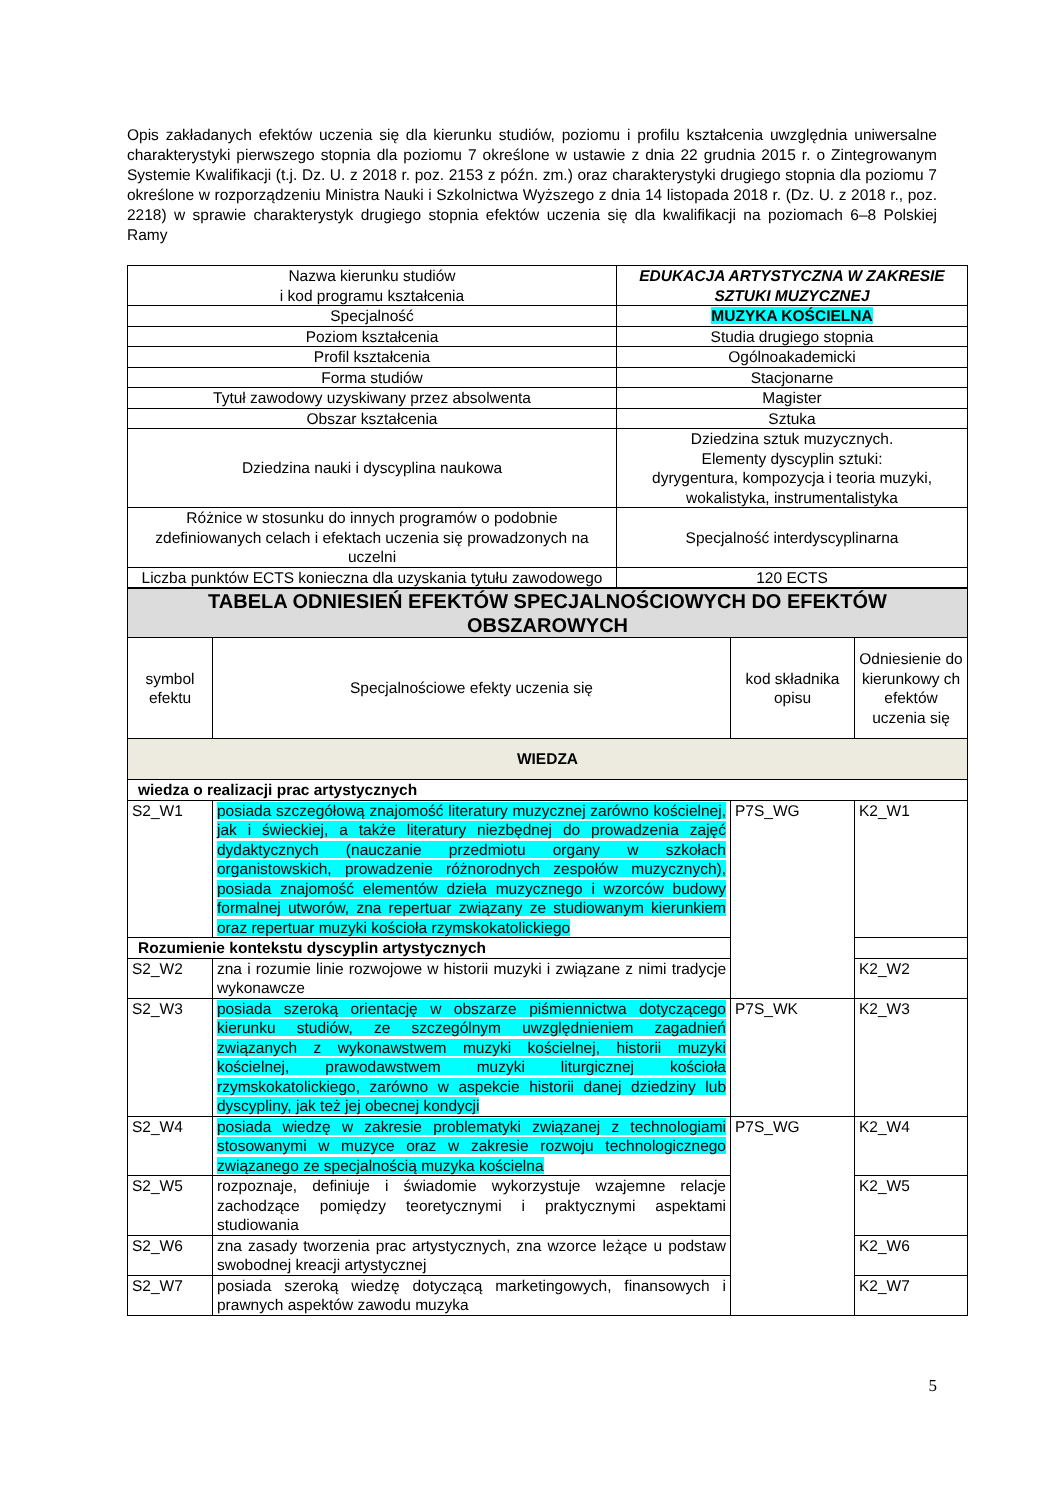Opis zakładanych efektów uczenia się dla kierunku studiów, poziomu i profilu kształcenia uwzględnia uniwersalne charakterystyki pierwszego stopnia dla poziomu 7 określone w ustawie z dnia 22 grudnia 2015 r. o Zintegrowanym Systemie Kwalifikacji (t.j. Dz. U. z 2018 r. poz. 2153 z późn. zm.) oraz charakterystyki drugiego stopnia dla poziomu 7 określone w rozporządzeniu Ministra Nauki i Szkolnictwa Wyższego z dnia 14 listopada 2018 r. (Dz. U. z 2018 r., poz. 2218) w sprawie charakterystyk drugiego stopnia efektów uczenia się dla kwalifikacji na poziomach 6–8 Polskiej Ramy
| Nazwa kierunku studiów i kod programu kształcenia | EDUKACJA ARTYSTYCZNA W ZAKRESIE SZTUKI MUZYCZNEJ |
| Specjalność | MUZYKA KOŚCIELNA |
| Poziom kształcenia | Studia drugiego stopnia |
| Profil kształcenia | Ogólnoakademicki |
| Forma studiów | Stacjonarne |
| Tytuł zawodowy uzyskiwany przez absolwenta | Magister |
| Obszar kształcenia | Sztuka |
| Dziedzina nauki i dyscyplina naukowa | Dziedzina sztuk muzycznych. Elementy dyscyplin sztuki: dyrygentura, kompozycja i teoria muzyki, wokalistyka, instrumentalistyka |
| Różnice w stosunku do innych programów o podobnie zdefiniowanych celach i efektach uczenia się prowadzonych na uczelni | Specjalność interdyscyplinarna |
| Liczba punktów ECTS konieczna dla uzyskania tytułu zawodowego | 120 ECTS |
| TABELA ODNIESIEŃ EFEKTÓW SPECJALNOŚCIOWYCH DO EFEKTÓW OBSZAROWYCH | | | |
| --- | --- | --- | --- |
| symbol efektu | Specjalnościowe efekty uczenia się | kod składnika opisu | Odniesienie do kierunkowy ch efektów uczenia się |
| WIEDZA | | | |
| wiedza o realizacji prac artystycznych | | | |
| S2_W1 | posiada szczegółową znajomość literatury muzycznej zarówno kościelnej, jak i świeckiej, a także literatury niezbędnej do prowadzenia zajęć dydaktycznych (nauczanie przedmiotu organy w szkołach organistowskich, prowadzenie różnorodnych zespołów muzycznych), posiada znajomość elementów dzieła muzycznego i wzorców budowy formalnej utworów, zna repertuar związany ze studiowanym kierunkiem oraz repertuar muzyki kościoła rzymskokatolickiego | P7S_WG | K2_W1 |
| Rozumienie kontekstu dyscyplin artystycznych | | | |
| S2_W2 | zna i rozumie linie rozwojowe w historii muzyki i związane z nimi tradycje wykonawcze | | K2_W2 |
| S2_W3 | posiada szeroką orientację w obszarze piśmiennictwa dotyczącego kierunku studiów, ze szczególnym uwzględnieniem zagadnień związanych z wykonawstwem muzyki kościelnej, historii muzyki kościelnej, prawodawstwem muzyki liturgicznej kościoła rzymskokatolickiego, zarówno w aspekcie historii danej dziedziny lub dyscypliny, jak też jej obecnej kondycji | P7S_WK | K2_W3 |
| S2_W4 | posiada wiedzę w zakresie problematyki związanej z technologiami stosowanymi w muzyce oraz w zakresie rozwoju technologicznego związanego ze specjalnością muzyka kościelna | P7S_WG | K2_W4 |
| S2_W5 | rozpoznaje, definiuje i świadomie wykorzystuje wzajemne relacje zachodzące pomiędzy teoretycznymi i praktycznymi aspektami studiowania | | K2_W5 |
| S2_W6 | zna zasady tworzenia prac artystycznych, zna wzorce leżące u podstaw swobodnej kreacji artystycznej | | K2_W6 |
| S2_W7 | posiada szeroką wiedzę dotyczącą marketingowych, finansowych i prawnych aspektów zawodu muzyka | | K2_W7 |
5